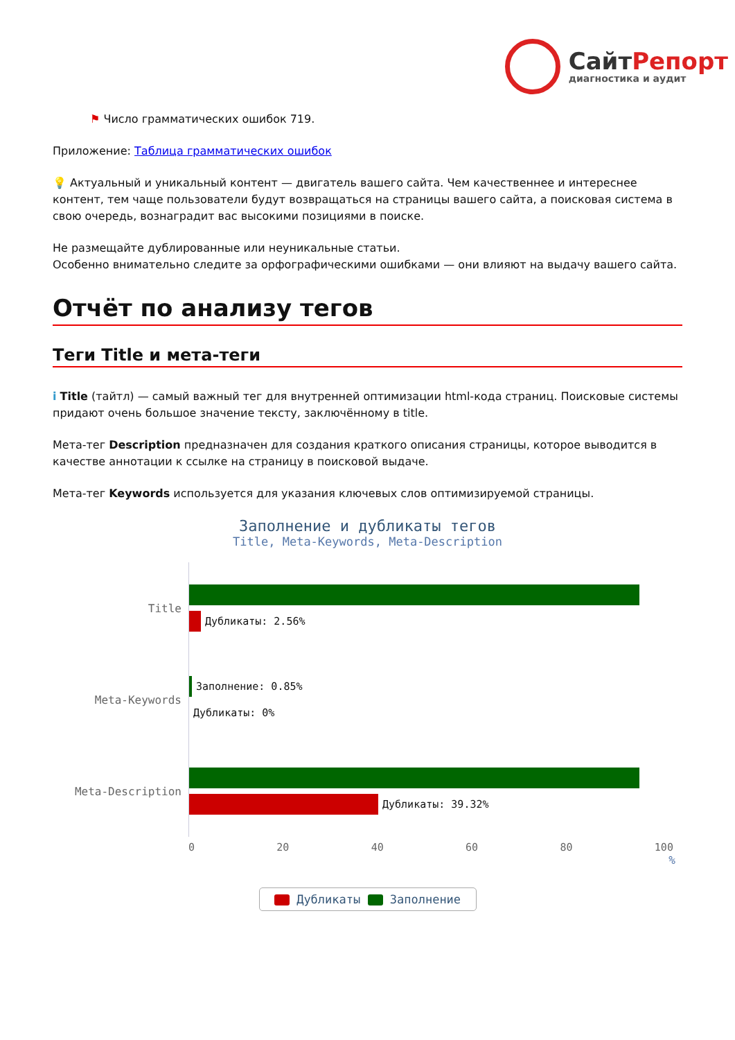СайтРепорт
диагностика и аудит
⚑ Число грамматических ошибок 719.
Приложение: Таблица грамматических ошибок
💡 Актуальный и уникальный контент — двигатель вашего сайта. Чем качественнее и интереснее контент, тем чаще пользователи будут возвращаться на страницы вашего сайта, а поисковая система в свою очередь, вознаградит вас высокими позициями в поиске.
Не размещайте дублированные или неуникальные статьи.
Особенно внимательно следите за орфографическими ошибками — они влияют на выдачу вашего сайта.
Отчёт по анализу тегов
Теги Title и мета-теги
i Title (тайтл) — самый важный тег для внутренней оптимизации html-кода страниц. Поисковые системы придают очень большое значение тексту, заключённому в title.
Мета-тег Description предназначен для создания краткого описания страницы, которое выводится в качестве аннотации к ссылке на страницу в поисковой выдаче.
Мета-тег Keywords используется для указания ключевых слов оптимизируемой страницы.
Заполнение и дубликаты тегов
Title, Meta-Keywords, Meta-Description
Title
Дубликаты: 2.56%
Meta-Keywords
Заполнение: 0.85%
Дубликаты: 0%
Meta-Description
Дубликаты: 39.32%
0 20 40 60 80 100
%
Дубликаты Заполнение